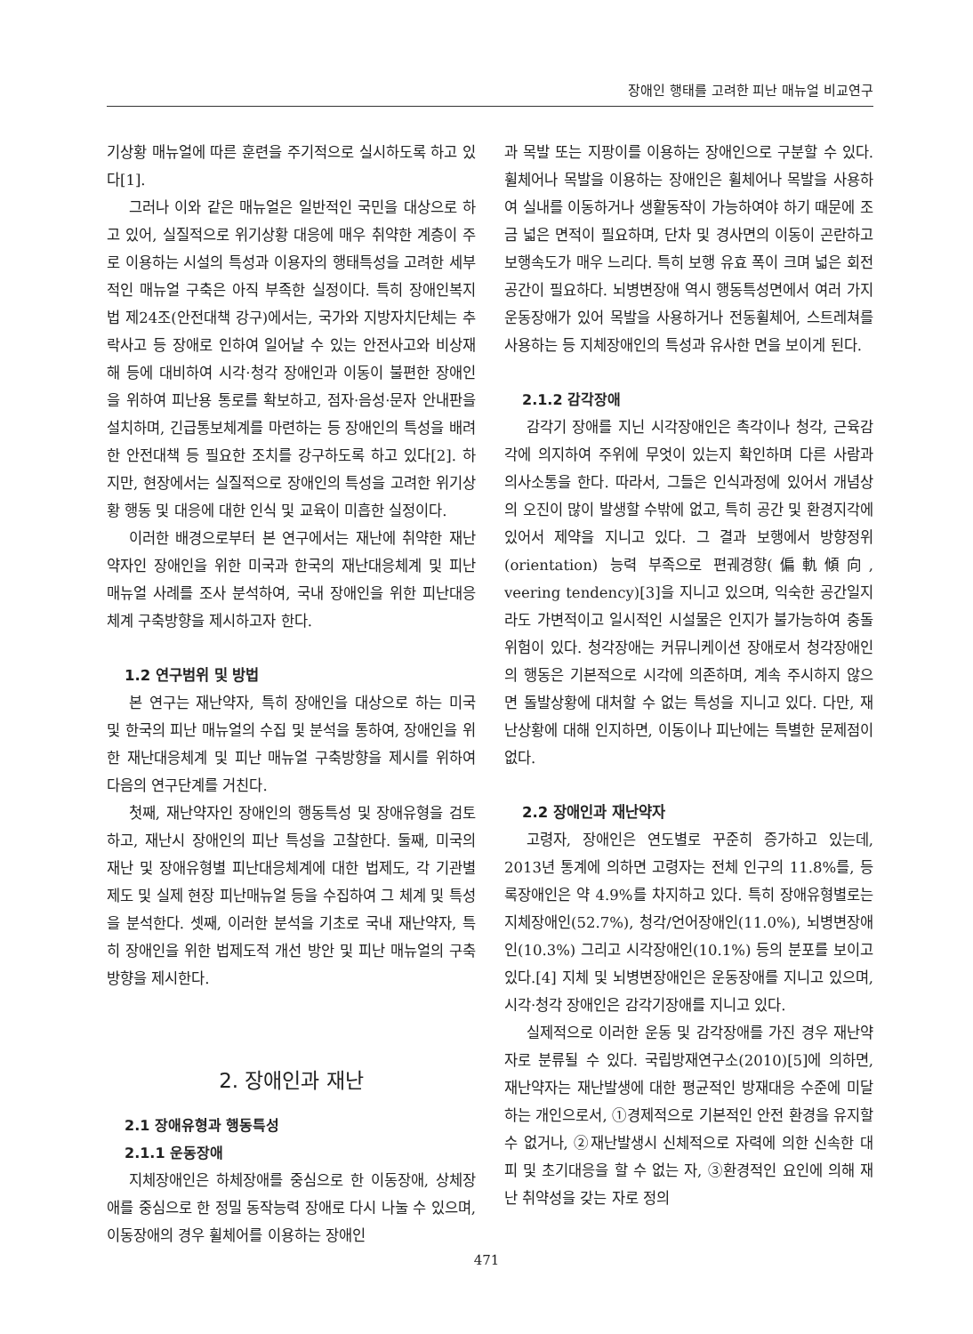장애인 행태를 고려한 피난 매뉴얼 비교연구
기상황 매뉴얼에 따른 훈련을 주기적으로 실시하도록 하고 있다[1].
그러나 이와 같은 매뉴얼은 일반적인 국민을 대상으로 하고 있어, 실질적으로 위기상황 대응에 매우 취약한 계층이 주로 이용하는 시설의 특성과 이용자의 행태특성을 고려한 세부적인 매뉴얼 구축은 아직 부족한 실정이다. 특히 장애인복지법 제24조(안전대책 강구)에서는, 국가와 지방자치단체는 추락사고 등 장애로 인하여 일어날 수 있는 안전사고와 비상재해 등에 대비하여 시각·청각 장애인과 이동이 불편한 장애인을 위하여 피난용 통로를 확보하고, 점자·음성·문자 안내판을 설치하며, 긴급통보체계를 마련하는 등 장애인의 특성을 배려한 안전대책 등 필요한 조치를 강구하도록 하고 있다[2]. 하지만, 현장에서는 실질적으로 장애인의 특성을 고려한 위기상황 행동 및 대응에 대한 인식 및 교육이 미흡한 실정이다.
이러한 배경으로부터 본 연구에서는 재난에 취약한 재난약자인 장애인을 위한 미국과 한국의 재난대응체계 및 피난 매뉴얼 사례를 조사 분석하여, 국내 장애인을 위한 피난대응체계 구축방향을 제시하고자 한다.
1.2 연구범위 및 방법
본 연구는 재난약자, 특히 장애인을 대상으로 하는 미국 및 한국의 피난 매뉴얼의 수집 및 분석을 통하여, 장애인을 위한 재난대응체계 및 피난 매뉴얼 구축방향을 제시를 위하여 다음의 연구단계를 거친다.
첫째, 재난약자인 장애인의 행동특성 및 장애유형을 검토하고, 재난시 장애인의 피난 특성을 고찰한다. 둘째, 미국의 재난 및 장애유형별 피난대응체계에 대한 법제도, 각 기관별 제도 및 실제 현장 피난매뉴얼 등을 수집하여 그 체계 및 특성을 분석한다. 셋째, 이러한 분석을 기초로 국내 재난약자, 특히 장애인을 위한 법제도적 개선 방안 및 피난 매뉴얼의 구축방향을 제시한다.
2. 장애인과 재난
2.1 장애유형과 행동특성
2.1.1 운동장애
지체장애인은 하체장애를 중심으로 한 이동장애, 상체장애를 중심으로 한 정밀 동작능력 장애로 다시 나눌 수 있으며, 이동장애의 경우 휠체어를 이용하는 장애인
과 목발 또는 지팡이를 이용하는 장애인으로 구분할 수 있다. 휠체어나 목발을 이용하는 장애인은 휠체어나 목발을 사용하여 실내를 이동하거나 생활동작이 가능하여야 하기 때문에 조금 넓은 면적이 필요하며, 단차 및 경사면의 이동이 곤란하고 보행속도가 매우 느리다. 특히 보행 유효 폭이 크며 넓은 회전공간이 필요하다. 뇌병변장애 역시 행동특성면에서 여러 가지 운동장애가 있어 목발을 사용하거나 전동휠체어, 스트레쳐를 사용하는 등 지체장애인의 특성과 유사한 면을 보이게 된다.
2.1.2 감각장애
감각기 장애를 지닌 시각장애인은 촉각이나 청각, 근육감각에 의지하여 주위에 무엇이 있는지 확인하며 다른 사람과 의사소통을 한다. 따라서, 그들은 인식과정에 있어서 개념상의 오진이 많이 발생할 수밖에 없고, 특히 공간 및 환경지각에 있어서 제약을 지니고 있다. 그 결과 보행에서 방향정위(orientation) 능력 부족으로 편궤경향(偏軌傾向, veering tendency)[3]을 지니고 있으며, 익숙한 공간일지라도 가변적이고 일시적인 시설물은 인지가 불가능하여 충돌 위험이 있다. 청각장애는 커뮤니케이션 장애로서 청각장애인의 행동은 기본적으로 시각에 의존하며, 계속 주시하지 않으면 돌발상황에 대처할 수 없는 특성을 지니고 있다. 다만, 재난상황에 대해 인지하면, 이동이나 피난에는 특별한 문제점이 없다.
2.2 장애인과 재난약자
고령자, 장애인은 연도별로 꾸준히 증가하고 있는데, 2013년 통계에 의하면 고령자는 전체 인구의 11.8%를, 등록장애인은 약 4.9%를 차지하고 있다. 특히 장애유형별로는 지체장애인(52.7%), 청각/언어장애인(11.0%), 뇌병변장애인(10.3%) 그리고 시각장애인(10.1%) 등의 분포를 보이고 있다.[4] 지체 및 뇌병변장애인은 운동장애를 지니고 있으며, 시각·청각 장애인은 감각기장애를 지니고 있다.
실제적으로 이러한 운동 및 감각장애를 가진 경우 재난약자로 분류될 수 있다. 국립방재연구소(2010)[5]에 의하면, 재난약자는 재난발생에 대한 평균적인 방재대응 수준에 미달하는 개인으로서, ①경제적으로 기본적인 안전 환경을 유지할 수 없거나, ②재난발생시 신체적으로 자력에 의한 신속한 대피 및 초기대응을 할 수 없는 자, ③환경적인 요인에 의해 재난 취약성을 갖는 자로 정의
471